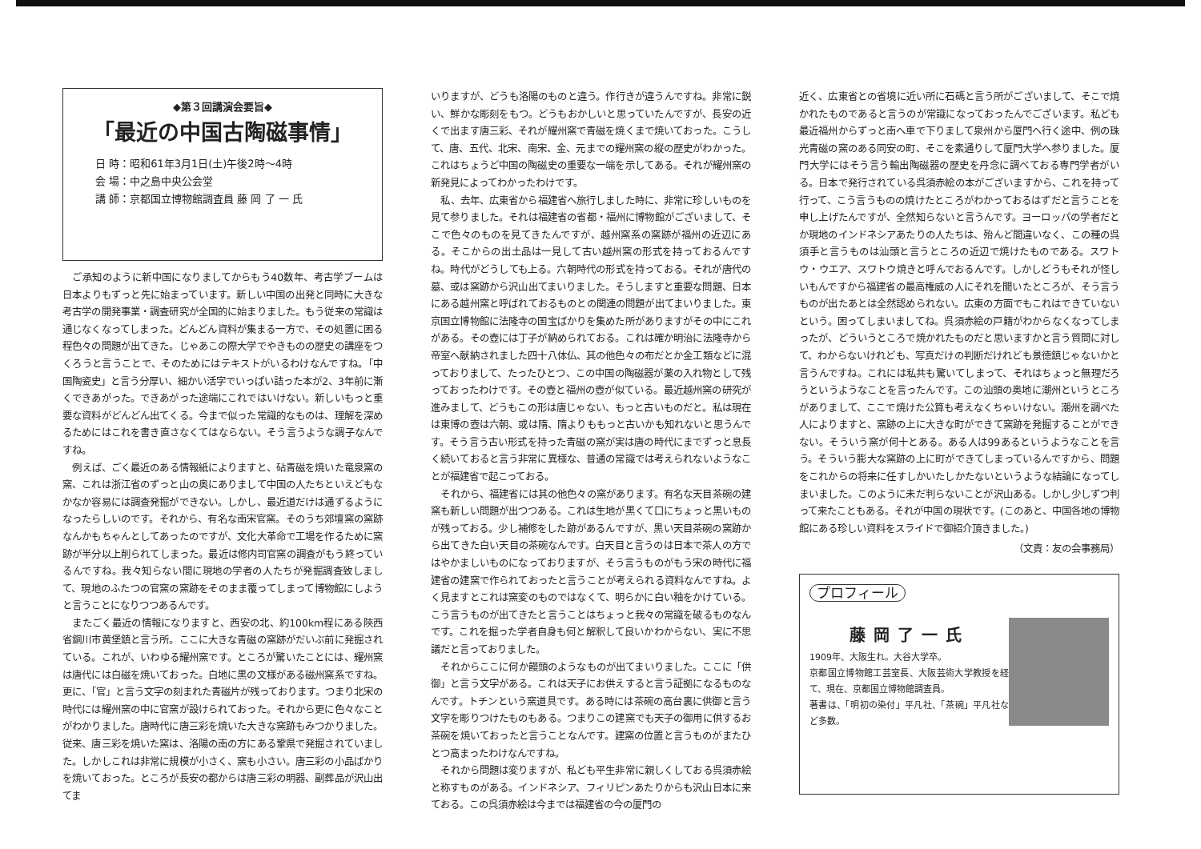◆第３回講演会要旨◆
「最近の中国古陶磁事情」
日 時：昭和61年3月1日(土)午後2時～4時
会 場：中之島中央公会堂
講 師：京都国立博物館調査員 藤 岡 了 一 氏
ご承知のように新中国になりましてからもう40数年、考古学ブームは日本よりもずっと先に始まっています。新しい中国の出発と同時に大きな考古学の開発事業・調査研究が全国的に始まりました。もう従来の常識は通じなくなってしまった。どんどん資料が集まる一方で、その処置に困る程色々の問題が出てきた。じゃあこの際大学でやきものの歴史の講座をつくろうと言うことで、そのためにはテキストがいるわけなんですね。「中国陶瓷史」と言う分厚い、細かい活字でいっぱい詰った本が2、3年前に漸くできあがった。できあがった途端にこれではいけない。新しいもっと重要な資料がどんどん出てくる。今まで似った常識的なものは、理解を深めるためにはこれを書き直さなくてはならない。そう言うような調子なんですね。
例えば、ごく最近のある情報紙によりますと、砧青磁を焼いた竜泉窯の窯、これは浙江省のずっと山の奥にありまして中国の人たちといえどもなかなか容易には調査発掘ができない。しかし、最近道だけは通ずるようになったらしいのです。それから、有名な南宋官窯。そのうち郊壇窯の窯跡なんかもちゃんとしてあったのですが、文化大革命で工場を作るために窯跡が半分以上削られてしまった。最近は修内司官窯の調査がもう終っているんですね。我々知らない間に現地の学者の人たちが発掘調査致しまして、現地のふたつの官窯の窯跡をそのまま覆ってしまって博物館にしようと言うことになりつつあるんです。
またごく最近の情報になりますと、西安の北、約100km程にある陝西省銅川市黄堡鎮と言う所。ここに大きな青磁の窯跡がだいぶ前に発掘されている。これが、いわゆる耀州窯です。ところが驚いたことには、耀州窯は唐代には白磁を焼いておった。白地に黒の文様がある磁州窯系ですね。更に、「官」と言う文字の刻まれた青磁片が残っております。つまり北宋の時代には耀州窯の中に官窯が設けられておった。それから更に色々なことがわかりました。唐時代に唐三彩を焼いた大きな窯跡もみつかりました。従来、唐三彩を焼いた窯は、洛陽の南の方にある鞏県で発掘されていました。しかしこれは非常に規模が小さく、窯も小さい。唐三彩の小品ばかりを焼いておった。ところが長安の都からは唐三彩の明器、副葬品が沢山出てま
いりますが、どうも洛陽のものと違う。作行きが違うんですね。非常に鋭い、鮮かな彫刻をもつ。どうもおかしいと思っていたんですが、長安の近くで出ます唐三彩、それが耀州窯で青磁を焼くまで焼いておった。こうして、唐、五代、北宋、南宋、金、元までの耀州窯の縦の歴史がわかった。これはちょうど中国の陶磁史の重要な一端を示してある。それが耀州窯の新発見によってわかったわけです。
私、去年、広東省から福建省へ旅行しました時に、非常に珍しいものを見て参りました。それは福建省の省都・福州に博物館がございまして、そこで色々のものを見てきたんですが、越州窯系の窯跡が福州の近辺にある。そこからの出土品は一見して古い越州窯の形式を持っておるんですね。時代がどうしても上る。六朝時代の形式を持っておる。それが唐代の墓、或は窯跡から沢山出てまいりました。そうしますと重要な問題、日本にある越州窯と呼ばれておるものとの関連の問題が出てまいりました。東京国立博物館に法隆寺の国宝ばかりを集めた所がありますがその中にこれがある。その壺には丁子が納められておる。これは確か明治に法隆寺から帝室へ献納されました四十八体仏、其の他色々の布だとか金工類などに混っておりまして、たったひとつ、この中国の陶磁器が薬の入れ物として残っておったわけです。その壺と福州の壺が似ている。最近越州窯の研究が進みまして、どうもこの形は唐じゃない、もっと古いものだと。私は現在は東博の壺は六朝、或は隋、隋よりももっと古いかも知れないと思うんです。そう言う古い形式を持った青磁の窯が実は唐の時代にまでずっと息長く続いておると言う非常に異様な、普通の常識では考えられないようなことが福建省で起こっておる。
それから、福建省には其の他色々の窯があります。有名な天目茶碗の建窯も新しい問題が出つつある。これは生地が黒くて口にちょっと黒いものが残っておる。少し補修をした跡があるんですが、黒い天目茶碗の窯跡から出てきた白い天目の茶碗なんです。白天目と言うのは日本で茶人の方ではやかましいものになっておりますが、そう言うものがもう宋の時代に福建省の建窯で作られておったと言うことが考えられる資料なんですね。よく見ますとこれは窯変のものではなくて、明らかに白い釉をかけている。こう言うものが出てきたと言うことはちょっと我々の常識を破るものなんです。これを掘った学者自身も何と解釈して良いかわからない、実に不思議だと言っておりました。
それからここに何か饅頭のようなものが出てまいりました。ここに「供御」と言う文字がある。これは天子にお供えすると言う証拠になるものなんです。トチンという窯道具です。ある時には茶碗の高台裏に供御と言う文字を彫りつけたものもある。つまりこの建窯でも天子の御用に供するお茶碗を焼いておったと言うことなんです。建窯の位置と言うものがまたひとつ高まったわけなんですね。
それから問題は変りますが、私ども平生非常に親しくしておる呉須赤絵と称すものがある。インドネシア、フィリピンあたりからも沢山日本に来ておる。この呉須赤絵は今までは福建省の今の厦門の
近く、広東省との省境に近い所に石碼と言う所がございまして、そこで焼かれたものであると言うのが常識になっておったんでございます。私ども最近福州からずっと南へ車で下りまして泉州から厦門へ行く途中、例の珠光青磁の窯のある同安の町、そこを素通りして厦門大学へ参りました。厦門大学にはそう言う輸出陶磁器の歴史を丹念に調べておる専門学者がいる。日本で発行されている呉須赤絵の本がございますから、これを持って行って、こう言うものの焼けたところがわかっておるはずだと言うことを申し上げたんですが、全然知らないと言うんです。ヨーロッパの学者だとか現地のインドネシアあたりの人たちは、殆んど間違いなく、この種の呉須手と言うものは汕頭と言うところの近辺で焼けたものである。スワトウ・ウエア、スワトウ焼きと呼んでおるんです。しかしどうもそれが怪しいもんですから福建省の最高権威の人にそれを聞いたところが、そう言うものが出たあとは全然認められない。広東の方面でもこれはできていないという。困ってしまいましてね。呉須赤絵の戸籍がわからなくなってしまったが、どういうところで焼かれたものだと思いますかと言う質問に対して、わからないけれども、写真だけの判断だけれども景徳鎮じゃないかと言うんですね。これには私共も驚いてしまって、それはちょっと無理だろうというようなことを言ったんです。この汕頭の奥地に潮州というところがありまして、ここで焼けた公算も考えなくちゃいけない。潮州を調べた人によりますと、窯跡の上に大きな町ができて窯跡を発掘することができない。そういう窯が何十とある。ある人は99あるというようなことを言う。そういう膨大な窯跡の上に町ができてしまっているんですから、問題をこれからの将来に任すしかいたしかたないというような結論になってしまいました。このように未だ判らないことが沢山ある。しかし少しずつ判って来たこともある。それが中国の現状です。(このあと、中国各地の博物館にある珍しい資料をスライドで御紹介頂きました。)
（文責：友の会事務局）
プロフィール
藤岡了一氏
1909年、大阪生れ。大谷大学卒。
京都国立博物館工芸室長、大阪芸術大学教授を経て、現在、京都国立博物館調査員。
著書は、「明初の染付」平凡社、「茶碗」平凡社など多数。